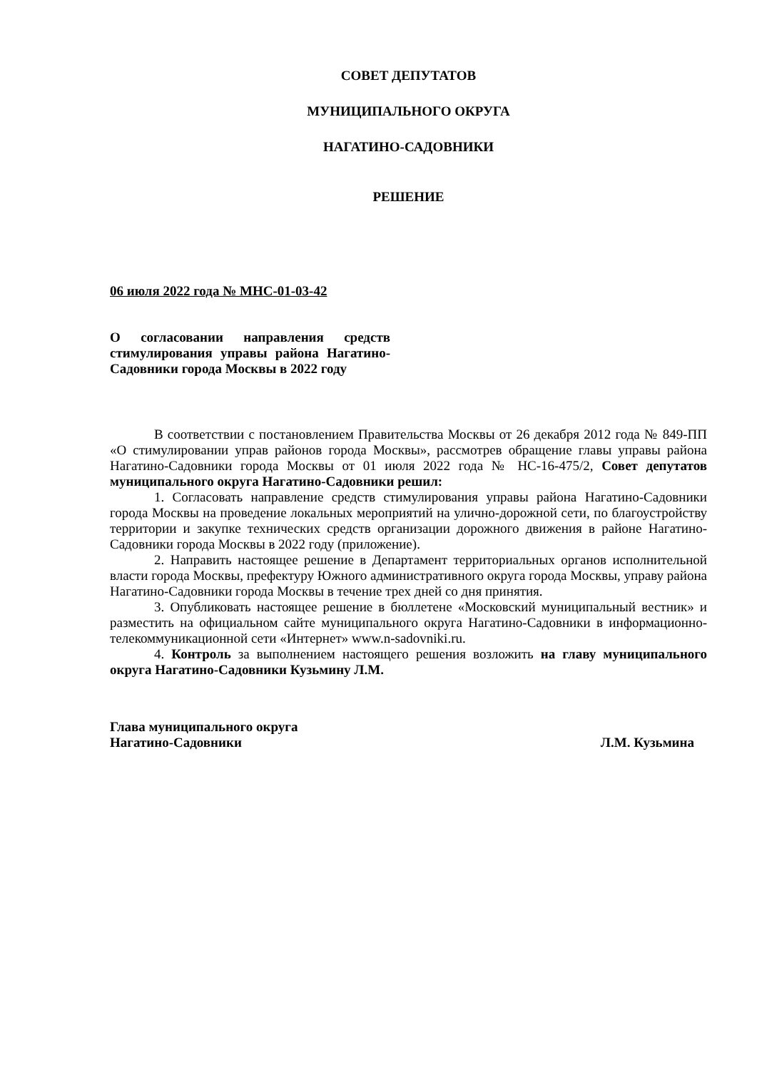СОВЕТ ДЕПУТАТОВ
МУНИЦИПАЛЬНОГО ОКРУГА
НАГАТИНО-САДОВНИКИ
РЕШЕНИЕ
06 июля 2022 года № МНС-01-03-42
О согласовании направления средств стимулирования управы района Нагатино-Садовники города Москвы в 2022 году
В соответствии с постановлением Правительства Москвы от 26 декабря 2012 года № 849-ПП «О стимулировании управ районов города Москвы», рассмотрев обращение главы управы района Нагатино-Садовники города Москвы от 01 июля 2022 года № НС-16-475/2, Совет депутатов муниципального округа Нагатино-Садовники решил:
1. Согласовать направление средств стимулирования управы района Нагатино-Садовники города Москвы на проведение локальных мероприятий на улично-дорожной сети, по благоустройству территории и закупке технических средств организации дорожного движения в районе Нагатино-Садовники города Москвы в 2022 году (приложение).
2. Направить настоящее решение в Департамент территориальных органов исполнительной власти города Москвы, префектуру Южного административного округа города Москвы, управу района Нагатино-Садовники города Москвы в течение трех дней со дня принятия.
3. Опубликовать настоящее решение в бюллетене «Московский муниципальный вестник» и разместить на официальном сайте муниципального округа Нагатино-Садовники в информационно-телекоммуникационной сети «Интернет» www.n-sadovniki.ru.
4. Контроль за выполнением настоящего решения возложить на главу муниципального округа Нагатино-Садовники Кузьмину Л.М.
Глава муниципального округа
Нагатино-Садовники
Л.М. Кузьмина